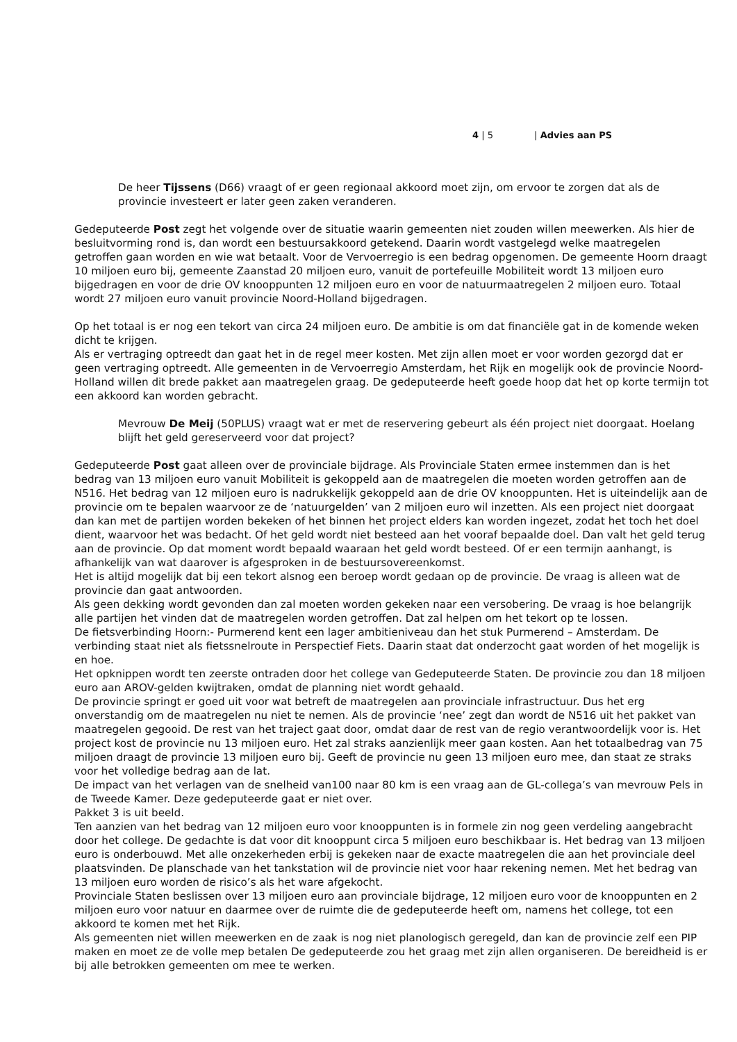4 | 5 | Advies aan PS
De heer Tijssens (D66) vraagt of er geen regionaal akkoord moet zijn, om ervoor te zorgen dat als de provincie investeert er later geen zaken veranderen.
Gedeputeerde Post zegt het volgende over de situatie waarin gemeenten niet zouden willen meewerken. Als hier de besluitvorming rond is, dan wordt een bestuursakkoord getekend. Daarin wordt vastgelegd welke maatregelen getroffen gaan worden en wie wat betaalt. Voor de Vervoerregio is een bedrag opgenomen. De gemeente Hoorn draagt 10 miljoen euro bij, gemeente Zaanstad 20 miljoen euro, vanuit de portefeuille Mobiliteit wordt 13 miljoen euro bijgedragen en voor de drie OV knooppunten 12 miljoen euro en voor de natuurmaatregelen 2 miljoen euro. Totaal wordt 27 miljoen euro vanuit provincie Noord-Holland bijgedragen.
Op het totaal is er nog een tekort van circa 24 miljoen euro. De ambitie is om dat financiële gat in de komende weken dicht te krijgen.
Als er vertraging optreedt dan gaat het in de regel meer kosten. Met zijn allen moet er voor worden gezorgd dat er geen vertraging optreedt. Alle gemeenten in de Vervoerregio Amsterdam, het Rijk en mogelijk ook de provincie Noord-Holland willen dit brede pakket aan maatregelen graag. De gedeputeerde heeft goede hoop dat het op korte termijn tot een akkoord kan worden gebracht.
Mevrouw De Meij (50PLUS) vraagt wat er met de reservering gebeurt als één project niet doorgaat. Hoelang blijft het geld gereserveerd voor dat project?
Gedeputeerde Post gaat alleen over de provinciale bijdrage. Als Provinciale Staten ermee instemmen dan is het bedrag van 13 miljoen euro vanuit Mobiliteit is gekoppeld aan de maatregelen die moeten worden getroffen aan de N516. Het bedrag van 12 miljoen euro is nadrukkelijk gekoppeld aan de drie OV knooppunten. Het is uiteindelijk aan de provincie om te bepalen waarvoor ze de ‘natuurgelden’ van 2 miljoen euro wil inzetten. Als een project niet doorgaat dan kan met de partijen worden bekeken of het binnen het project elders kan worden ingezet, zodat het toch het doel dient, waarvoor het was bedacht. Of het geld wordt niet besteed aan het vooraf bepaalde doel. Dan valt het geld terug aan de provincie. Op dat moment wordt bepaald waaraan het geld wordt besteed. Of er een termijn aanhangt, is afhankelijk van wat daarover is afgesproken in de bestuursovereenkomst.
Het is altijd mogelijk dat bij een tekort alsnog een beroep wordt gedaan op de provincie. De vraag is alleen wat de provincie dan gaat antwoorden.
Als geen dekking wordt gevonden dan zal moeten worden gekeken naar een versobering. De vraag is hoe belangrijk alle partijen het vinden dat de maatregelen worden getroffen. Dat zal helpen om het tekort op te lossen.
De fietsverbinding Hoorn:- Purmerend kent een lager ambitieniveau dan het stuk Purmerend – Amsterdam. De verbinding staat niet als fietssnelroute in Perspectief Fiets. Daarin staat dat onderzocht gaat worden of het mogelijk is en hoe.
Het opknippen wordt ten zeerste ontraden door het college van Gedeputeerde Staten. De provincie zou dan 18 miljoen euro aan AROV-gelden kwijtraken, omdat de planning niet wordt gehaald.
De provincie springt er goed uit voor wat betreft de maatregelen aan provinciale infrastructuur. Dus het erg onverstandig om de maatregelen nu niet te nemen. Als de provincie ‘nee’ zegt dan wordt de N516 uit het pakket van maatregelen gegooid. De rest van het traject gaat door, omdat daar de rest van de regio verantwoordelijk voor is. Het project kost de provincie nu 13 miljoen euro. Het zal straks aanzienlijk meer gaan kosten. Aan het totaalbedrag van 75 miljoen draagt de provincie 13 miljoen euro bij. Geeft de provincie nu geen 13 miljoen euro mee, dan staat ze straks voor het volledige bedrag aan de lat.
De impact van het verlagen van de snelheid van100 naar 80 km is een vraag aan de GL-collega’s van mevrouw Pels in de Tweede Kamer. Deze gedeputeerde gaat er niet over.
Pakket 3 is uit beeld.
Ten aanzien van het bedrag van 12 miljoen euro voor knooppunten is in formele zin nog geen verdeling aangebracht door het college. De gedachte is dat voor dit knooppunt circa 5 miljoen euro beschikbaar is. Het bedrag van 13 miljoen euro is onderbouwd. Met alle onzekerheden erbij is gekeken naar de exacte maatregelen die aan het provinciale deel plaatsvinden. De planschade van het tankstation wil de provincie niet voor haar rekening nemen. Met het bedrag van 13 miljoen euro worden de risico’s als het ware afgekocht.
Provinciale Staten beslissen over 13 miljoen euro aan provinciale bijdrage, 12 miljoen euro voor de knooppunten en 2 miljoen euro voor natuur en daarmee over de ruimte die de gedeputeerde heeft om, namens het college, tot een akkoord te komen met het Rijk.
Als gemeenten niet willen meewerken en de zaak is nog niet planologisch geregeld, dan kan de provincie zelf een PIP maken en moet ze de volle mep betalen De gedeputeerde zou het graag met zijn allen organiseren. De bereidheid is er bij alle betrokken gemeenten om mee te werken.